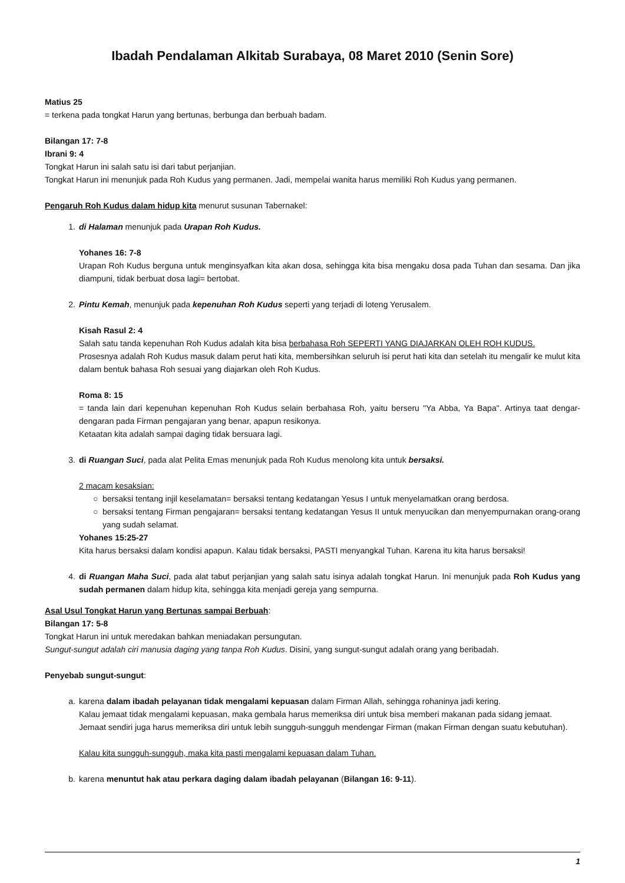Ibadah Pendalaman Alkitab Surabaya, 08 Maret 2010 (Senin Sore)
Matius 25
= terkena pada tongkat Harun yang bertunas, berbunga dan berbuah badam.
Bilangan 17: 7-8
Ibrani 9: 4
Tongkat Harun ini salah satu isi dari tabut perjanjian.
Tongkat Harun ini menunjuk pada Roh Kudus yang permanen. Jadi, mempelai wanita harus memiliki Roh Kudus yang permanen.
Pengaruh Roh Kudus dalam hidup kita menurut susunan Tabernakel:
1. di Halaman menunjuk pada Urapan Roh Kudus.
Yohanes 16: 7-8
Urapan Roh Kudus berguna untuk menginsyafkan kita akan dosa, sehingga kita bisa mengaku dosa pada Tuhan dan sesama. Dan jika diampuni, tidak berbuat dosa lagi= bertobat.
2. Pintu Kemah, menunjuk pada kepenuhan Roh Kudus seperti yang terjadi di loteng Yerusalem.
Kisah Rasul 2: 4
Salah satu tanda kepenuhan Roh Kudus adalah kita bisa berbahasa Roh SEPERTI YANG DIAJARKAN OLEH ROH KUDUS.
Prosesnya adalah Roh Kudus masuk dalam perut hati kita, membersihkan seluruh isi perut hati kita dan setelah itu mengalir ke mulut kita dalam bentuk bahasa Roh sesuai yang diajarkan oleh Roh Kudus.
Roma 8: 15
= tanda lain dari kepenuhan kepenuhan Roh Kudus selain berbahasa Roh, yaitu berseru "Ya Abba, Ya Bapa". Artinya taat dengar-dengaran pada Firman pengajaran yang benar, apapun resikonya.
Ketaatan kita adalah sampai daging tidak bersuara lagi.
3. di Ruangan Suci, pada alat Pelita Emas menunjuk pada Roh Kudus menolong kita untuk bersaksi.
2 macam kesaksian:
○ bersaksi tentang injil keselamatan= bersaksi tentang kedatangan Yesus I untuk menyelamatkan orang berdosa.
○ bersaksi tentang Firman pengajaran= bersaksi tentang kedatangan Yesus II untuk menyucikan dan menyempurnakan orang-orang yang sudah selamat.
Yohanes 15:25-27
Kita harus bersaksi dalam kondisi apapun. Kalau tidak bersaksi, PASTI menyangkal Tuhan. Karena itu kita harus bersaksi!
4. di Ruangan Maha Suci, pada alat tabut perjanjian yang salah satu isinya adalah tongkat Harun. Ini menunjuk pada Roh Kudus yang sudah permanen dalam hidup kita, sehingga kita menjadi gereja yang sempurna.
Asal Usul Tongkat Harun yang Bertunas sampai Berbuah:
Bilangan 17: 5-8
Tongkat Harun ini untuk meredakan bahkan meniadakan persungutan.
Sungut-sungut adalah ciri manusia daging yang tanpa Roh Kudus. Disini, yang sungut-sungut adalah orang yang beribadah.
Penyebab sungut-sungut:
a. karena dalam ibadah pelayanan tidak mengalami kepuasan dalam Firman Allah, sehingga rohaninya jadi kering.
Kalau jemaat tidak mengalami kepuasan, maka gembala harus memeriksa diri untuk bisa memberi makanan pada sidang jemaat.
Jemaat sendiri juga harus memeriksa diri untuk lebih sungguh-sungguh mendengar Firman (makan Firman dengan suatu kebutuhan).
Kalau kita sungguh-sungguh, maka kita pasti mengalami kepuasan dalam Tuhan.
b. karena menuntut hak atau perkara daging dalam ibadah pelayanan (Bilangan 16: 9-11).
1